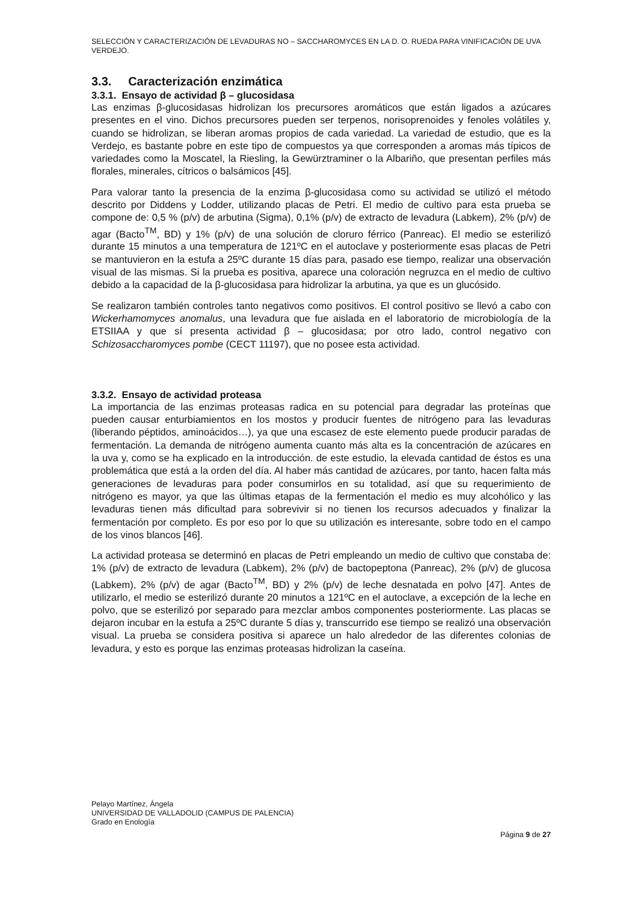SELECCIÓN Y CARACTERIZACIÓN DE LEVADURAS NO – SACCHAROMYCES EN LA D. O. RUEDA PARA VINIFICACIÓN DE UVA VERDEJO.
3.3. Caracterización enzimática
3.3.1. Ensayo de actividad β – glucosidasa
Las enzimas β-glucosidasas hidrolizan los precursores aromáticos que están ligados a azúcares presentes en el vino. Dichos precursores pueden ser terpenos, norisoprenoides y fenoles volátiles y, cuando se hidrolizan, se liberan aromas propios de cada variedad. La variedad de estudio, que es la Verdejo, es bastante pobre en este tipo de compuestos ya que corresponden a aromas más típicos de variedades como la Moscatel, la Riesling, la Gewürztraminer o la Albariño, que presentan perfiles más florales, minerales, cítricos o balsámicos [45].
Para valorar tanto la presencia de la enzima β-glucosidasa como su actividad se utilizó el método descrito por Diddens y Lodder, utilizando placas de Petri. El medio de cultivo para esta prueba se compone de: 0,5 % (p/v) de arbutina (Sigma), 0,1% (p/v) de extracto de levadura (Labkem), 2% (p/v) de agar (Bacto<sup>TM</sup>, BD) y 1% (p/v) de una solución de cloruro férrico (Panreac). El medio se esterilizó durante 15 minutos a una temperatura de 121ºC en el autoclave y posteriormente esas placas de Petri se mantuvieron en la estufa a 25ºC durante 15 días para, pasado ese tiempo, realizar una observación visual de las mismas. Si la prueba es positiva, aparece una coloración negruzca en el medio de cultivo debido a la capacidad de la β-glucosidasa para hidrolizar la arbutina, ya que es un glucósido.
Se realizaron también controles tanto negativos como positivos. El control positivo se llevó a cabo con Wickerhamomyces anomalus, una levadura que fue aislada en el laboratorio de microbiología de la ETSIIAA y que sí presenta actividad β – glucosidasa; por otro lado, control negativo con Schizosaccharomyces pombe (CECT 11197), que no posee esta actividad.
3.3.2. Ensayo de actividad proteasa
La importancia de las enzimas proteasas radica en su potencial para degradar las proteínas que pueden causar enturbiamientos en los mostos y producir fuentes de nitrógeno para las levaduras (liberando péptidos, aminoácidos…), ya que una escasez de este elemento puede producir paradas de fermentación. La demanda de nitrógeno aumenta cuanto más alta es la concentración de azúcares en la uva y, como se ha explicado en la introducción. de este estudio, la elevada cantidad de éstos es una problemática que está a la orden del día. Al haber más cantidad de azúcares, por tanto, hacen falta más generaciones de levaduras para poder consumirlos en su totalidad, así que su requerimiento de nitrógeno es mayor, ya que las últimas etapas de la fermentación el medio es muy alcohólico y las levaduras tienen más dificultad para sobrevivir si no tienen los recursos adecuados y finalizar la fermentación por completo. Es por eso por lo que su utilización es interesante, sobre todo en el campo de los vinos blancos [46].
La actividad proteasa se determinó en placas de Petri empleando un medio de cultivo que constaba de: 1% (p/v) de extracto de levadura (Labkem), 2% (p/v) de bactopeptona (Panreac), 2% (p/v) de glucosa (Labkem), 2% (p/v) de agar (Bacto<sup>TM</sup>, BD) y 2% (p/v) de leche desnatada en polvo [47]. Antes de utilizarlo, el medio se esterilizó durante 20 minutos a 121ºC en el autoclave, a excepción de la leche en polvo, que se esterilizó por separado para mezclar ambos componentes posteriormente. Las placas se dejaron incubar en la estufa a 25ºC durante 5 días y, transcurrido ese tiempo se realizó una observación visual. La prueba se considera positiva si aparece un halo alrededor de las diferentes colonias de levadura, y esto es porque las enzimas proteasas hidrolizan la caseína.
Pelayo Martínez, Ángela
UNIVERSIDAD DE VALLADOLID (CAMPUS DE PALENCIA)
Grado en Enología
Página 9 de 27